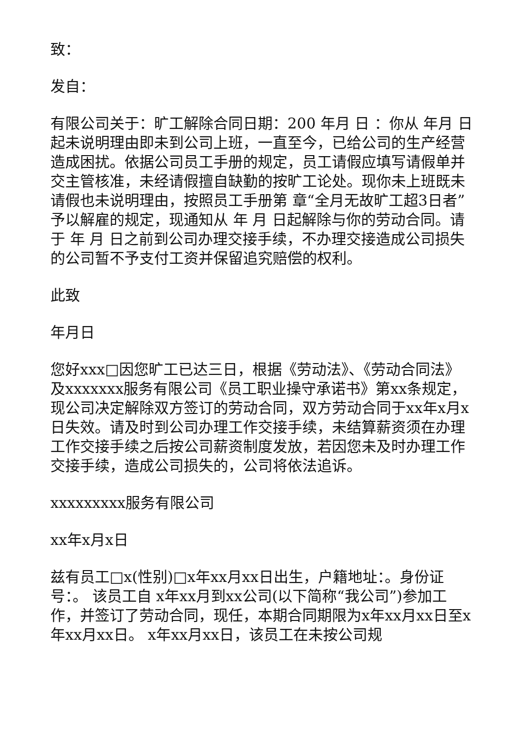致：
发自：
有限公司关于：旷工解除合同日期：200 年月 日 ：你从 年月 日起未说明理由即未到公司上班，一直至今，已给公司的生产经营造成困扰。依据公司员工手册的规定，员工请假应填写请假单并交主管核准，未经请假擅自缺勤的按旷工论处。现你未上班既未请假也未说明理由，按照员工手册第 章“全月无故旷工超3日者”予以解雇的规定，现通知从 年 月 日起解除与你的劳动合同。请于 年 月 日之前到公司办理交接手续，不办理交接造成公司损失的公司暂不予支付工资并保留追究赔偿的权利。
此致
年月日
您好xxx□因您旷工已达三日，根据《劳动法》、《劳动合同法》及xxxxxxx服务有限公司《员工职业操守承诺书》第xx条规定，现公司决定解除双方签订的劳动合同，双方劳动合同于xx年x月x日失效。请及时到公司办理工作交接手续，未结算薪资须在办理工作交接手续之后按公司薪资制度发放，若因您未及时办理工作交接手续，造成公司损失的，公司将依法追诉。
xxxxxxxxx服务有限公司
xx年x月x日
兹有员工□x(性别)□x年xx月xx日出生，户籍地址：。身份证号：。 该员工自 x年xx月到xx公司(以下简称“我公司”)参加工作，并签订了劳动合同，现任，本期合同期限为x年xx月xx日至x年xx月xx日。 x年xx月xx日，该员工在未按公司规